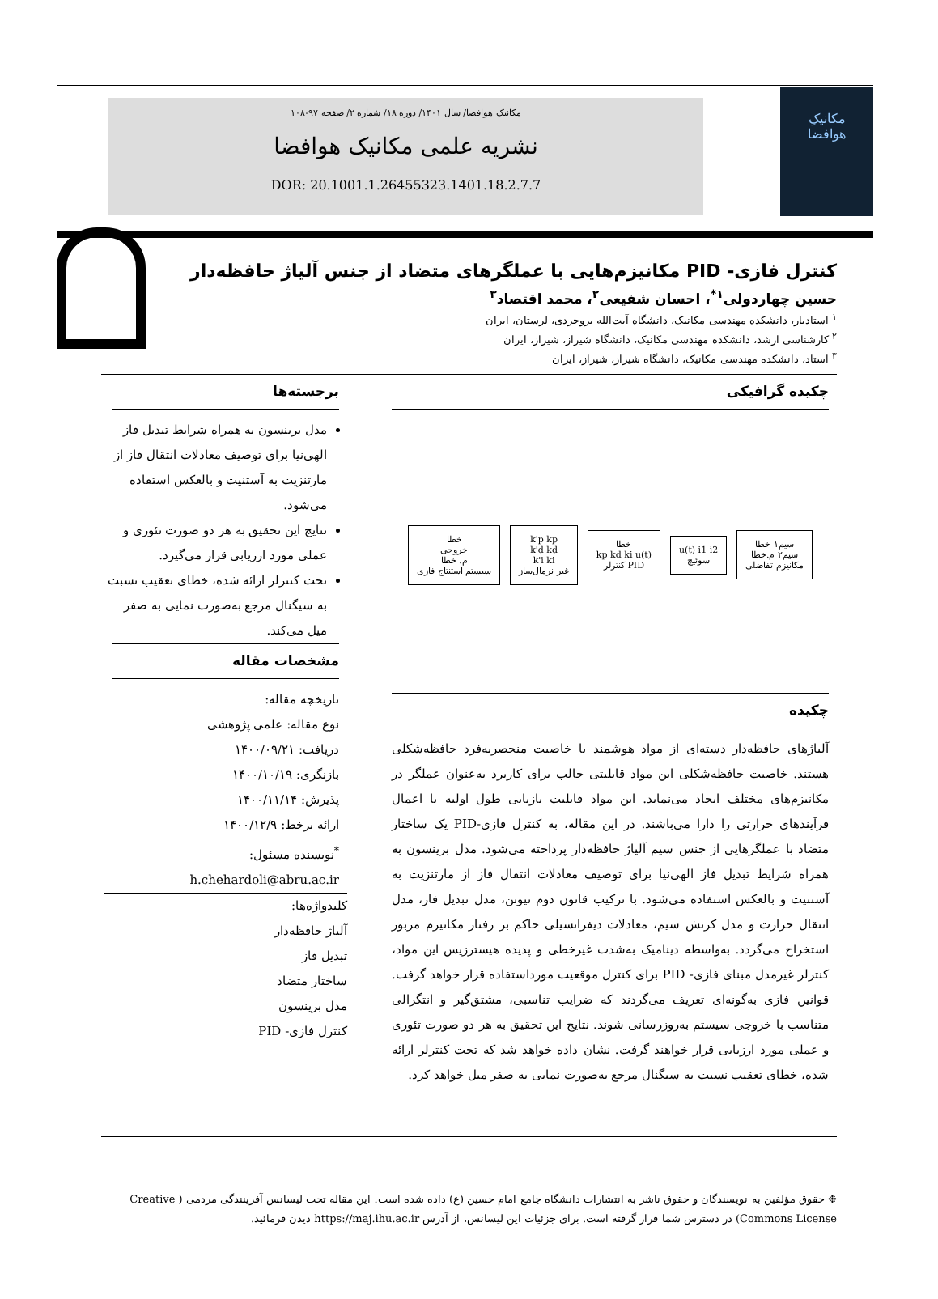مکانیکِ
هوافضا
مکانیک هوافضا/ سال ۱۴۰۱/ دوره ۱۸/ شماره ۲/ صفحه ۹۷-۱۰۸
نشریه علمی مکانیک هوافضا
DOR: 20.1001.1.26455323.1401.18.2.7.7
کنترل فازی- PID مکانیزم‌هایی با عملگرهای متضاد از جنس آلیاژ حافظه‌دار
حسین چهاردولی<sup>۱*</sup>، احسان شفیعی<sup>۲</sup>، محمد اقتصاد<sup>۳</sup>
<sup>۱</sup> استادیار، دانشکده مهندسی مکانیک، دانشگاه آیت‌الله بروجردی، لرستان، ایران
<sup>۲</sup> کارشناسی ارشد، دانشکده مهندسی مکانیک، دانشگاه شیراز، شیراز، ایران
<sup>۳</sup> استاد، دانشکده مهندسی مکانیک، دانشگاه شیراز، شیراز، ایران
چکیده گرافیکی
خطا
خروجی
م. خطا
سیستم استنتاج فازی
k'p kp
k'd kd
k'i ki
غیر نرمال‌ساز
خطا
kp kd ki u(t)
کنترلر PID
u(t) i1 i2
سوئیچ
سیم۱ خطا
سیم۲ م.خطا
مکانیزم تفاضلی
چکیده
آلیاژهای حافظه‌دار دسته‌ای از مواد هوشمند با خاصیت منحصربه‌فرد حافظه‌شکلی هستند. خاصیت حافظه‌شکلی این مواد قابلیتی جالب برای کاربرد به‌عنوان عملگر در مکانیزم‌های مختلف ایجاد می‌نماید. این مواد قابلیت بازیابی طول اولیه با اعمال فرآیندهای حرارتی را دارا می‌باشند. در این مقاله، به کنترل فازی-PID یک ساختار متضاد با عملگرهایی از جنس سیم آلیاژ حافظه‌دار پرداخته می‌شود. مدل برینسون به همراه شرایط تبدیل فاز الهی‌نیا برای توصیف معادلات انتقال فاز از مارتنزیت به آستنیت و بالعکس استفاده می‌شود. با ترکیب قانون دوم نیوتن، مدل تبدیل فاز، مدل انتقال حرارت و مدل کرنش سیم، معادلات دیفرانسیلی حاکم بر رفتار مکانیزم مزبور استخراج می‌گردد. به‌واسطه دینامیک به‌شدت غیرخطی و پدیده هیسترزیس این مواد، کنترلر غیرمدل مبنای فازی- PID برای کنترل موقعیت مورداستفاده قرار خواهد گرفت. قوانین فازی به‌گونه‌ای تعریف می‌گردند که ضرایب تناسبی، مشتق‌گیر و انتگرالی متناسب با خروجی سیستم به‌روزرسانی شوند. نتایج این تحقیق به هر دو صورت تئوری و عملی مورد ارزیابی قرار خواهند گرفت. نشان داده خواهد شد که تحت کنترلر ارائه شده، خطای تعقیب نسبت به سیگنال مرجع به‌صورت نمایی به صفر میل خواهد کرد.
برجسته‌ها
مدل برینسون به همراه شرایط تبدیل فاز الهی‌نیا برای توصیف معادلات انتقال فاز از مارتنزیت به آستنیت و بالعکس استفاده می‌شود.
نتایج این تحقیق به هر دو صورت تئوری و عملی مورد ارزیابی قرار می‌گیرد.
تحت کنترلر ارائه شده، خطای تعقیب نسبت به سیگنال مرجع به‌صورت نمایی به صفر میل می‌کند.
مشخصات مقاله
تاریخچه مقاله:
نوع مقاله: علمی پژوهشی
دریافت: ۱۴۰۰/۰۹/۲۱
بازنگری: ۱۴۰۰/۱۰/۱۹
پذیرش: ۱۴۰۰/۱۱/۱۴
ارائه برخط: ۱۴۰۰/۱۲/۹
<sup>*</sup> نویسنده مسئول:
h.chehardoli@abru.ac.ir
کلیدواژه‌ها:
آلیاژ حافظه‌دار
تبدیل فاز
ساختار متضاد
مدل برینسون
کنترل فازی- PID
❉ حقوق مؤلفین به نویسندگان و حقوق ناشر به انتشارات دانشگاه جامع امام حسین (ع) داده شده است. این مقاله تحت لیسانس آفرینندگی مردمی ( Creative Commons License) در دسترس شما قرار گرفته است. برای جزئیات این لیسانس، از آدرس https://maj.ihu.ac.ir دیدن فرمائید.